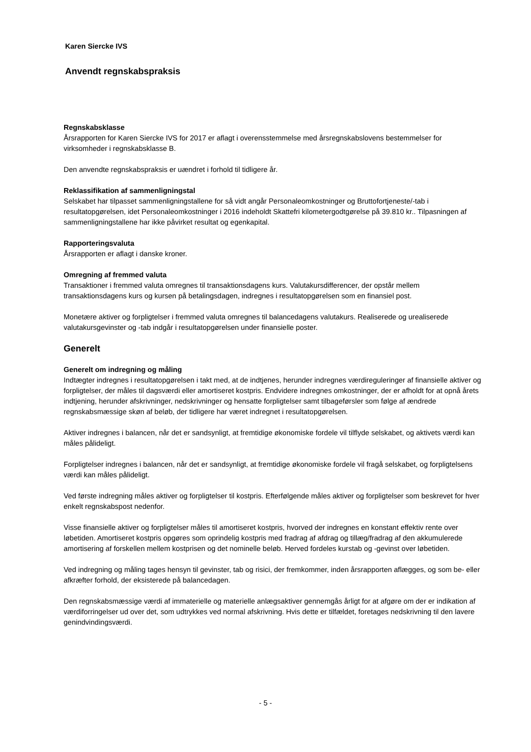Karen Siercke IVS
Anvendt regnskabspraksis
Regnskabsklasse
Årsrapporten for Karen Siercke IVS for 2017 er aflagt i overensstemmelse med årsregnskabslovens bestemmelser for virksomheder i regnskabsklasse B.
Den anvendte regnskabspraksis er uændret i forhold til tidligere år.
Reklassifikation af sammenligningstal
Selskabet har tilpasset sammenligningstallene for så vidt angår Personaleomkostninger og Bruttofortjeneste/-tab i resultatopgørelsen, idet Personaleomkostninger i 2016 indeholdt Skattefri kilometergodtgørelse på 39.810 kr.. Tilpasningen af sammenligningstallene har ikke påvirket resultat og egenkapital.
Rapporteringsvaluta
Årsrapporten er aflagt i danske kroner.
Omregning af fremmed valuta
Transaktioner i fremmed valuta omregnes til transaktionsdagens kurs. Valutakursdifferencer, der opstår mellem transaktionsdagens kurs og kursen på betalingsdagen, indregnes i resultatopgørelsen som en finansiel post.
Monetære aktiver og forpligtelser i fremmed valuta omregnes til balancedagens valutakurs. Realiserede og urealiserede valutakursgevinster og -tab indgår i resultatopgørelsen under finansielle poster.
Generelt
Generelt om indregning og måling
Indtægter indregnes i resultatopgørelsen i takt med, at de indtjenes, herunder indregnes værdireguleringer af finansielle aktiver og forpligtelser, der måles til dagsværdi eller amortiseret kostpris. Endvidere indregnes omkostninger, der er afholdt for at opnå årets indtjening, herunder afskrivninger, nedskrivninger og hensatte forpligtelser samt tilbageførsler som følge af ændrede regnskabsmæssige skøn af beløb, der tidligere har været indregnet i resultatopgørelsen.
Aktiver indregnes i balancen, når det er sandsynligt, at fremtidige økonomiske fordele vil tilflyde selskabet, og aktivets værdi kan måles pålideligt.
Forpligtelser indregnes i balancen, når det er sandsynligt, at fremtidige økonomiske fordele vil fragå selskabet, og forpligtelsens værdi kan måles pålideligt.
Ved første indregning måles aktiver og forpligtelser til kostpris. Efterfølgende måles aktiver og forpligtelser som beskrevet for hver enkelt regnskabspost nedenfor.
Visse finansielle aktiver og forpligtelser måles til amortiseret kostpris, hvorved der indregnes en konstant effektiv rente over løbetiden. Amortiseret kostpris opgøres som oprindelig kostpris med fradrag af afdrag og tillæg/fradrag af den akkumulerede amortisering af forskellen mellem kostprisen og det nominelle beløb. Herved fordeles kurstab og -gevinst over løbetiden.
Ved indregning og måling tages hensyn til gevinster, tab og risici, der fremkommer, inden årsrapporten aflægges, og som be- eller afkræfter forhold, der eksisterede på balancedagen.
Den regnskabsmæssige værdi af immaterielle og materielle anlægsaktiver gennemgås årligt for at afgøre om der er indikation af værdiforringelser ud over det, som udtrykkes ved normal afskrivning. Hvis dette er tilfældet, foretages nedskrivning til den lavere genindvindingsværdi.
- 5 -